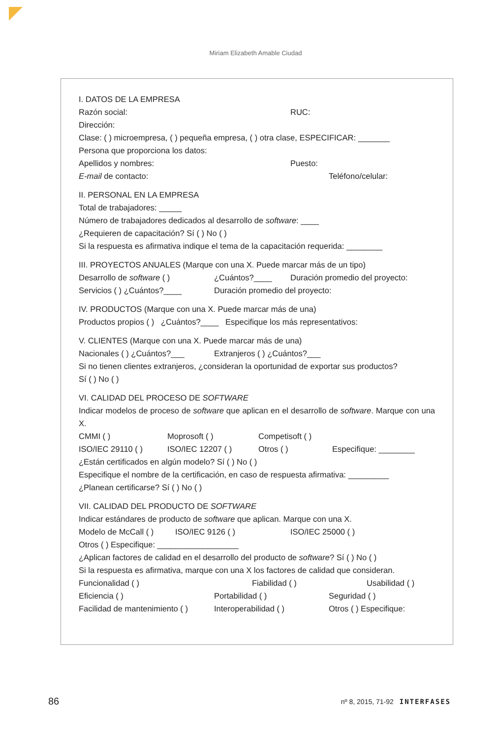Miriam Elizabeth Amable Ciudad
I. DATOS DE LA EMPRESA
Razón social: RUC:
Dirección:
Clase: ( ) microempresa, ( ) pequeña empresa, ( ) otra clase, ESPECIFICAR: _______
Persona que proporciona los datos:
Apellidos y nombres: Puesto:
E-mail de contacto: Teléfono/celular:
II. PERSONAL EN LA EMPRESA
Total de trabajadores: _____
Número de trabajadores dedicados al desarrollo de software: ____
¿Requieren de capacitación? Sí ( ) No ( )
Si la respuesta es afirmativa indique el tema de la capacitación requerida: ________
III. PROYECTOS ANUALES (Marque con una X. Puede marcar más de un tipo)
Desarrollo de software ( ) ¿Cuántos?____ Duración promedio del proyecto:
Servicios ( ) ¿Cuántos?____ Duración promedio del proyecto:
IV. PRODUCTOS (Marque con una X. Puede marcar más de una)
Productos propios ( ) ¿Cuántos?____ Especifique los más representativos:
V. CLIENTES (Marque con una X. Puede marcar más de una)
Nacionales ( ) ¿Cuántos?___ Extranjeros ( ) ¿Cuántos?___
Si no tienen clientes extranjeros, ¿consideran la oportunidad de exportar sus productos?
Sí ( ) No ( )
VI. CALIDAD DEL PROCESO DE SOFTWARE
Indicar modelos de proceso de software que aplican en el desarrollo de software. Marque con una X.
CMMI ( ) Moprosoft ( ) Competisoft ( )
ISO/IEC 29110 ( ) ISO/IEC 12207 ( ) Otros ( ) Especifique: ________
¿Están certificados en algún modelo? Sí ( ) No ( )
Especifique el nombre de la certificación, en caso de respuesta afirmativa: _________
¿Planean certificarse? Sí ( ) No ( )
VII. CALIDAD DEL PRODUCTO DE SOFTWARE
Indicar estándares de producto de software que aplican. Marque con una X.
Modelo de McCall ( ) ISO/IEC 9126 ( ) ISO/IEC 25000 ( )
Otros ( ) Especifique: __________________
¿Aplican factores de calidad en el desarrollo del producto de software? Sí ( ) No ( )
Si la respuesta es afirmativa, marque con una X los factores de calidad que consideran.
Funcionalidad ( ) Fiabilidad ( ) Usabilidad ( )
Eficiencia ( ) Portabilidad ( ) Seguridad ( )
Facilidad de mantenimiento ( ) Interoperabilidad ( ) Otros ( ) Especifique:
86 nº 8, 2015, 71-92 INTERFASES